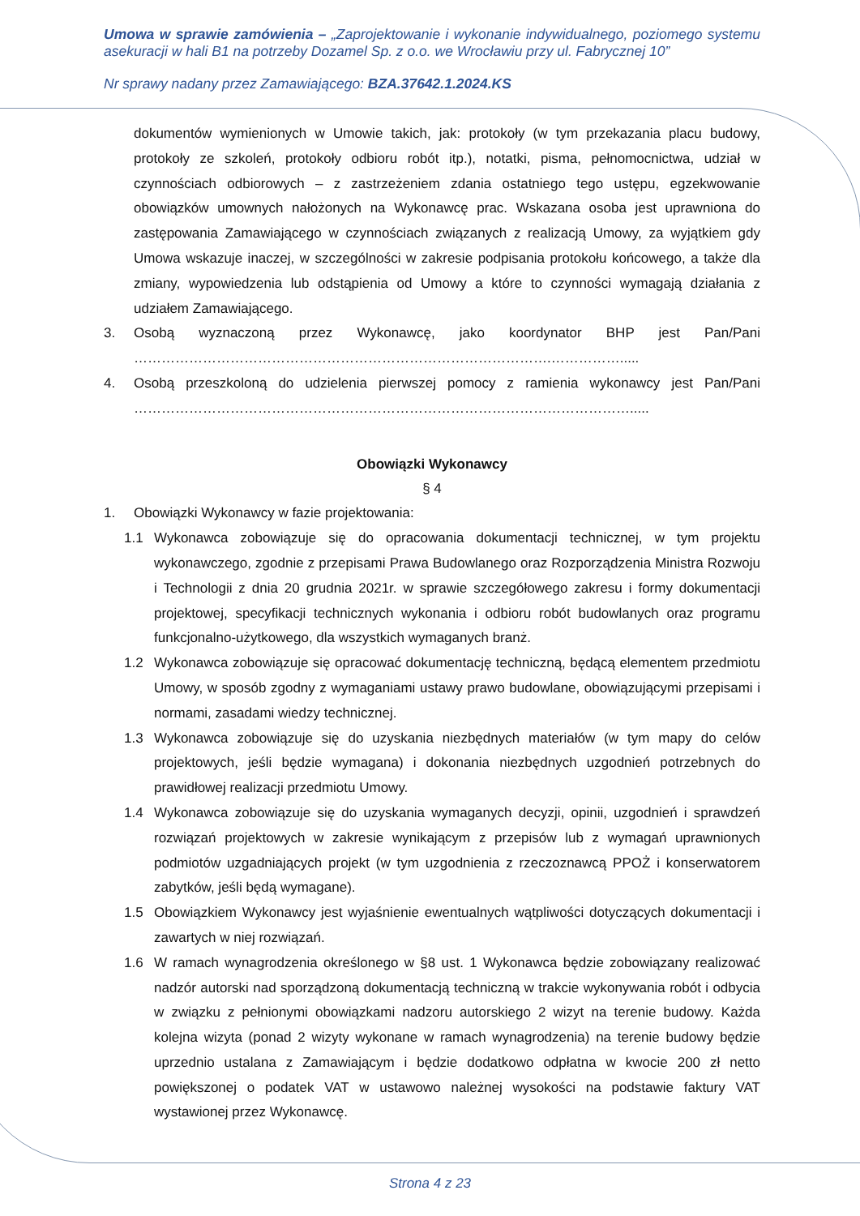Umowa w sprawie zamówienia – „Zaprojektowanie i wykonanie indywidualnego, poziomego systemu asekuracji w hali B1 na potrzeby Dozamel Sp. z o.o. we Wrocławiu przy ul. Fabrycznej 10”
Nr sprawy nadany przez Zamawiającego: BZA.37642.1.2024.KS
dokumentów wymienionych w Umowie takich, jak: protokoły (w tym przekazania placu budowy, protokoły ze szkoleń, protokoły odbioru robót itp.), notatki, pisma, pełnomocnictwa, udział w czynnościach odbiorowych – z zastrzeżeniem zdania ostatniego tego ustępu, egzekwowanie obowiązków umownych nałożonych na Wykonawcę prac. Wskazana osoba jest uprawniona do zastępowania Zamawiającego w czynnościach związanych z realizacją Umowy, za wyjątkiem gdy Umowa wskazuje inaczej, w szczególności w zakresie podpisania protokołu końcowego, a także dla zmiany, wypowiedzenia lub odstąpienia od Umowy a które to czynności wymagają działania z udziałem Zamawiającego.
3. Osobą wyznaczoną przez Wykonawcę, jako koordynator BHP jest Pan/Pani ……………………………………………………………………………….…………….....
4. Osobą przeszkoloną do udzielenia pierwszej pomocy z ramienia wykonawcy jest Pan/Pani ……………………………………………………………………………………………….....
Obowiązki Wykonawcy
§ 4
1. Obowiązki Wykonawcy w fazie projektowania:
1.1 Wykonawca zobowiązuje się do opracowania dokumentacji technicznej, w tym projektu wykonawczego, zgodnie z przepisami Prawa Budowlanego oraz Rozporządzenia Ministra Rozwoju i Technologii z dnia 20 grudnia 2021r. w sprawie szczegółowego zakresu i formy dokumentacji projektowej, specyfikacji technicznych wykonania i odbioru robót budowlanych oraz programu funkcjonalno-użytkowego, dla wszystkich wymaganych branż.
1.2 Wykonawca zobowiązuje się opracować dokumentację techniczną, będącą elementem przedmiotu Umowy, w sposób zgodny z wymaganiami ustawy prawo budowlane, obowiązującymi przepisami i normami, zasadami wiedzy technicznej.
1.3 Wykonawca zobowiązuje się do uzyskania niezbędnych materiałów (w tym mapy do celów projektowych, jeśli będzie wymagana) i dokonania niezbędnych uzgodnień potrzebnych do prawidłowej realizacji przedmiotu Umowy.
1.4 Wykonawca zobowiązuje się do uzyskania wymaganych decyzji, opinii, uzgodnień i sprawdzeń rozwiązań projektowych w zakresie wynikającym z przepisów lub z wymagań uprawnionych podmiotów uzgadniających projekt (w tym uzgodnienia z rzeczoznawcą PPOŻ i konserwatorem zabytków, jeśli będą wymagane).
1.5 Obowiązkiem Wykonawcy jest wyjaśnienie ewentualnych wątpliwości dotyczących dokumentacji i zawartych w niej rozwiązań.
1.6 W ramach wynagrodzenia określonego w §8 ust. 1 Wykonawca będzie zobowiązany realizować nadzór autorski nad sporządzoną dokumentacją techniczną w trakcie wykonywania robót i odbycia w związku z pełnionymi obowiązkami nadzoru autorskiego 2 wizyt na terenie budowy. Każda kolejna wizyta (ponad 2 wizyty wykonane w ramach wynagrodzenia) na terenie budowy będzie uprzednio ustalana z Zamawiającym i będzie dodatkowo odpłatna w kwocie 200 zł netto powiększonej o podatek VAT w ustawowo należnej wysokości na podstawie faktury VAT wystawionej przez Wykonawcę.
Strona 4 z 23